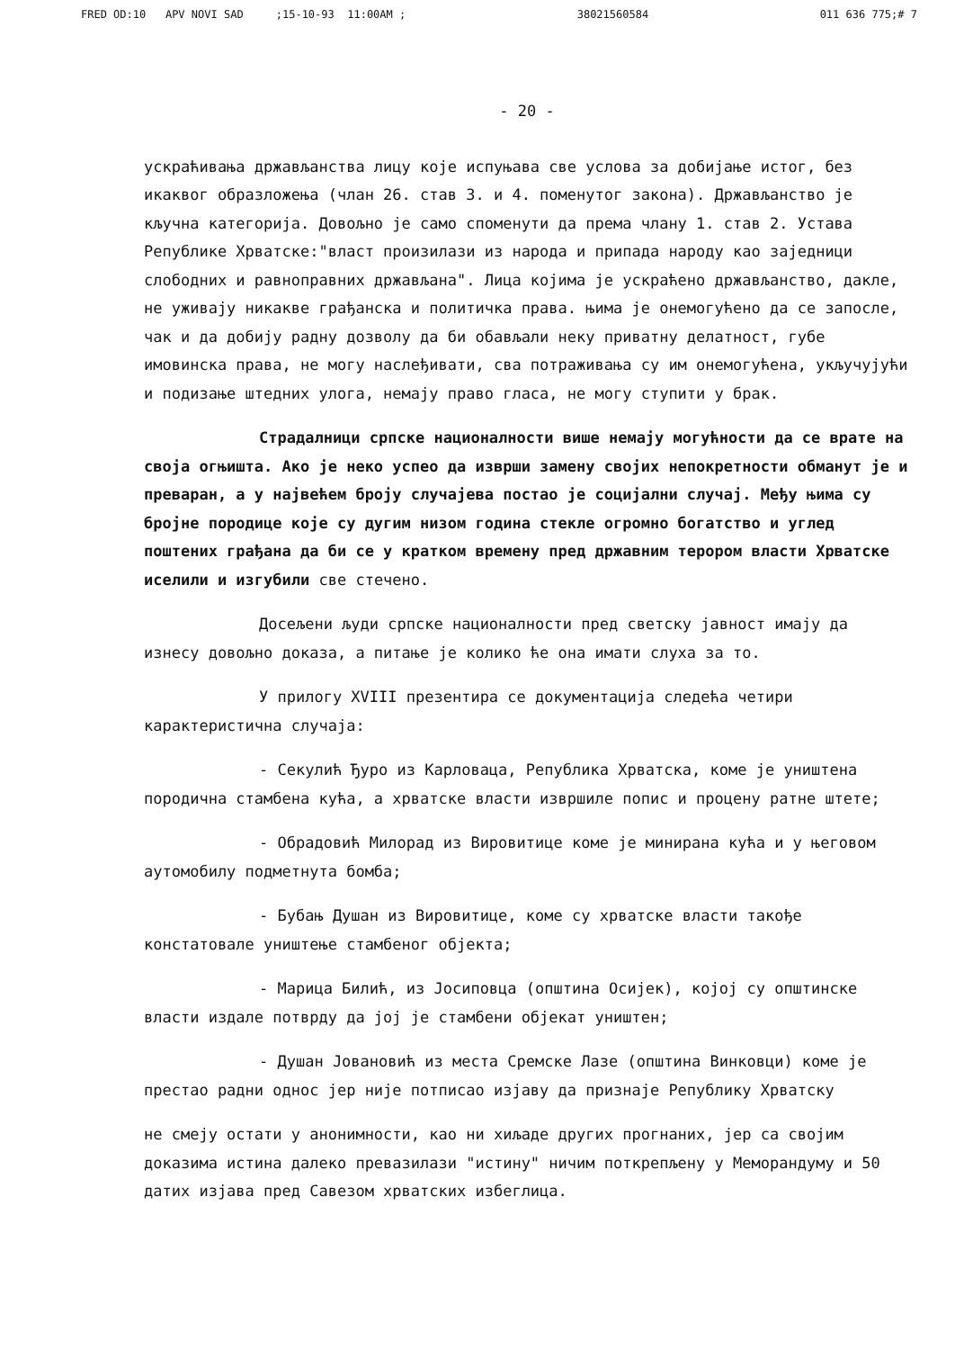FRED OD:10 APV NOVI SAD ;15-10-93 11:00AM ; 38021560584 011 636 775;# 7
- 20 -
ускраћивања држављанства лицу које испуњава све услова за добијање истог, без икаквог образложења (члан 26. став 3. и 4. поменутог закона). Држављанство је кључна категорија. Довољно је само споменути да према члану 1. став 2. Устава Републике Хрватске:"власт произилази из народа и припада народу као заједници слободних и равноправних држављана". Лица којима је ускраћено држављанство, дакле, не уживају никакве грађанска и политичка права. њима је онемогућено да се запосле, чак и да добију радну дозволу да би обављали неку приватну делатност, губе имовинска права, не могу наслеђивати, сва потраживања су им онемогућена, укључујући и подизање штедних улога, немају право гласа, не могу ступити у брак.
Страдалници српске националности више немају могућности да се врате на своја огњишта. Ако је неко успео да изврши замену својих непокретности обманут је и преваран, а у највећем броју случајева постао је социјални случај. Међу њима су бројне породице које су дугим низом година стекле огромно богатство и углед поштених грађана да би се у кратком времену пред државним терором власти Хрватске иселили и изгубили све стечено.
Досељени људи српске националности пред светску јавност имају да изнесу довољно доказа, а питање је колико ће она имати слуха за то.
У прилогу XVIII презентира се документација следећа четири карактеристична случаја:
- Секулић Ђуро из Карловаца, Република Хрватска, коме је уништена породична стамбена кућа, а хрватске власти извршиле попис и процену ратне штете;
- Обрадовић Милорад из Вировитице коме је минирана кућа и у његовом аутомобилу подметнута бомба;
- Бубањ Душан из Вировитице, коме су хрватске власти такође констатовале уништење стамбеног објекта;
- Марица Билић, из Јосиповца (општина Осијек), којој су општинске власти издале потврду да јој је стамбени објекат уништен;
- Душан Јовановић из места Сремске Лазе (општина Винковци) коме је престао радни однос јер није потписао изјаву да признаје Републику Хрватску
не смеју остати у анонимности, као ни хиљаде других прогнаних, јер са својим доказима истина далеко превазилази "истину" ничим поткрепљену у Меморандуму и 50 датих изјава пред Савезом хрватских избеглица.